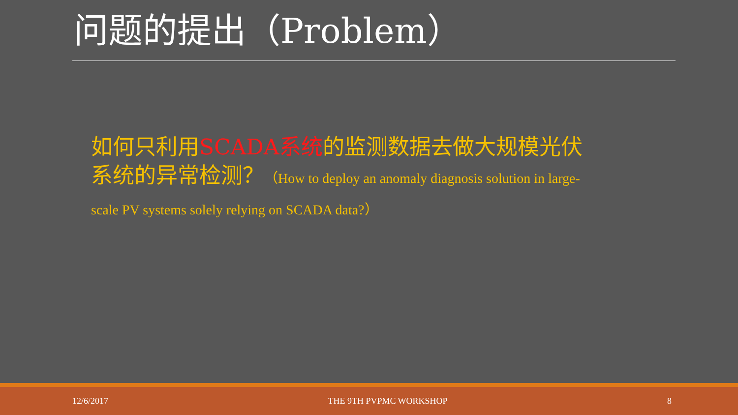问题的提出（Problem）
如何只利用SCADA系统的监测数据去做大规模光伏系统的异常检测？（How to deploy an anomaly diagnosis solution in large-scale PV systems solely relying on SCADA data?）
12/6/2017 THE 9TH PVPMC WORKSHOP 8